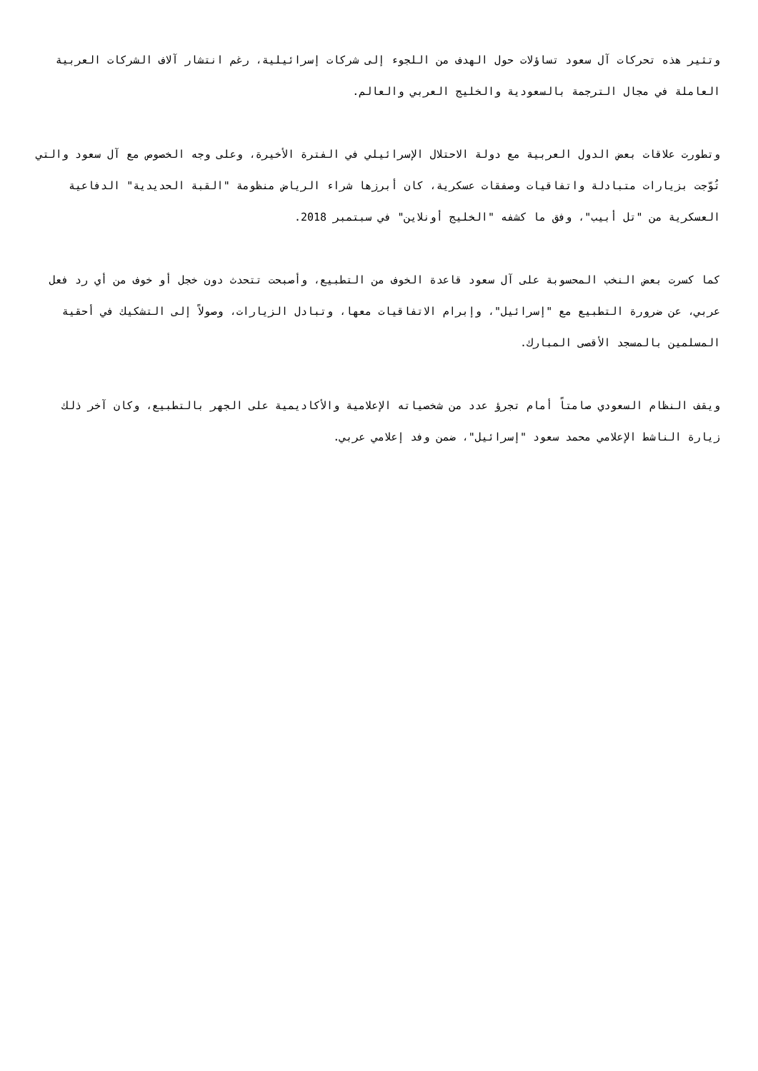وتثير هذه تحركات آل سعود تساؤلات حول الهدف من اللجوء إلى شركات إسرائيلية، رغم انتشار آلاف الشركات العربية العاملة في مجال الترجمة بالسعودية والخليج العربي والعالم.
وتطورت علاقات بعض الدول العربية مع دولة الاحتلال الإسرائيلي في الفترة الأخيرة، وعلى وجه الخصوص مع آل سعود والتي تُوّجت بزيارات متبادلة واتفاقيات وصفقات عسكرية، كان أبرزها شراء الرياض منظومة "القبة الحديدية" الدفاعية العسكرية من "تل أبيب"، وفق ما كشفه "الخليج أونلاين" في سبتمبر 2018.
كما كسرت بعض النخب المحسوبة على آل سعود قاعدة الخوف من التطبيع، وأصبحت تتحدث دون خجل أو خوف من أي رد فعل عربي، عن ضرورة التطبيع مع "إسرائيل"، وإبرام الاتفاقيات معها، وتبادل الزيارات، وصولاً إلى التشكيك في أحقية المسلمين بالمسجد الأقصى المبارك.
ويقف النظام السعودي صامتاً أمام تجرؤ عدد من شخصياته الإعلامية والأكاديمية على الجهر بالتطبيع، وكان آخر ذلك زيارة الناشط الإعلامي محمد سعود "إسرائيل"، ضمن وفد إعلامي عربي.